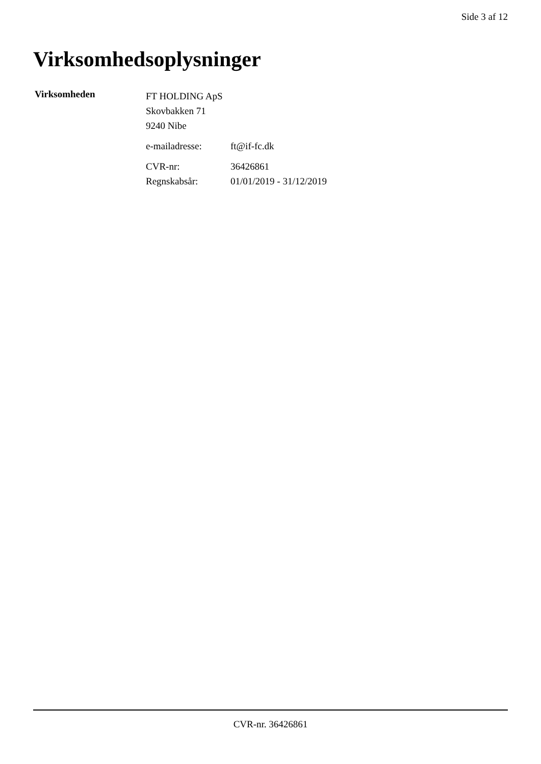Side 3 af 12
Virksomhedsoplysninger
Virksomheden
FT HOLDING ApS
Skovbakken 71
9240 Nibe
e-mailadresse: ft@if-fc.dk
CVR-nr: 36426861
Regnskabsår: 01/01/2019 - 31/12/2019
CVR-nr. 36426861